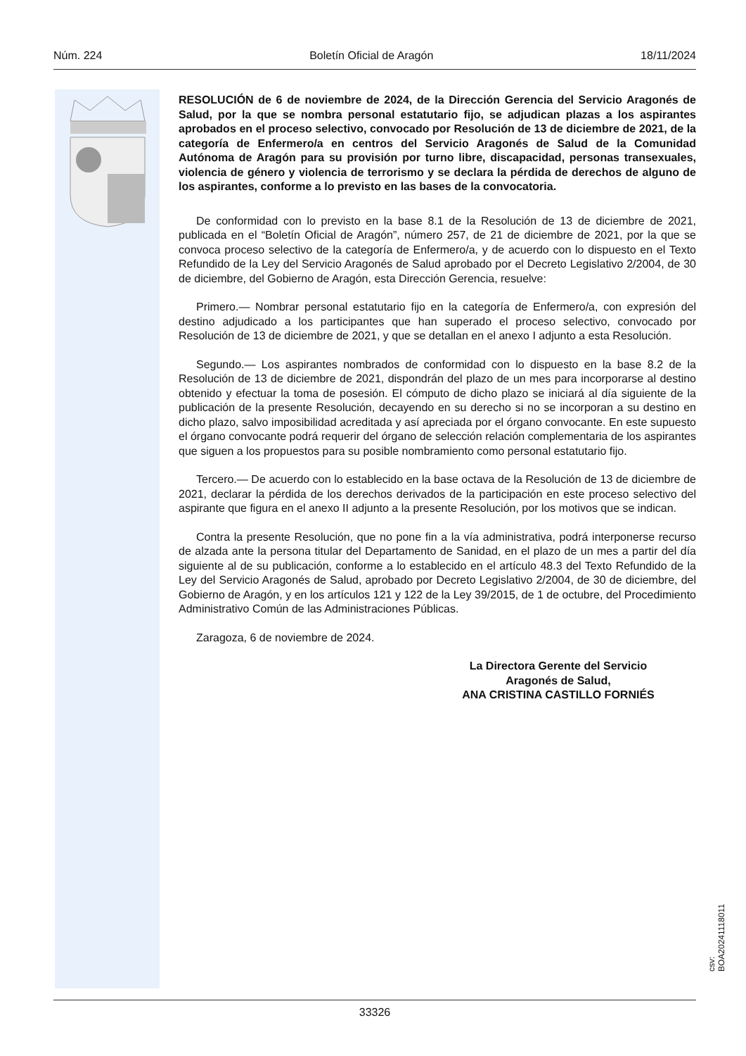Núm. 224 Boletín Oficial de Aragón 18/11/2024
RESOLUCIÓN de 6 de noviembre de 2024, de la Dirección Gerencia del Servicio Aragonés de Salud, por la que se nombra personal estatutario fijo, se adjudican plazas a los aspirantes aprobados en el proceso selectivo, convocado por Resolución de 13 de diciembre de 2021, de la categoría de Enfermero/a en centros del Servicio Aragonés de Salud de la Comunidad Autónoma de Aragón para su provisión por turno libre, discapacidad, personas transexuales, violencia de género y violencia de terrorismo y se declara la pérdida de derechos de alguno de los aspirantes, conforme a lo previsto en las bases de la convocatoria.
De conformidad con lo previsto en la base 8.1 de la Resolución de 13 de diciembre de 2021, publicada en el “Boletín Oficial de Aragón”, número 257, de 21 de diciembre de 2021, por la que se convoca proceso selectivo de la categoría de Enfermero/a, y de acuerdo con lo dispuesto en el Texto Refundido de la Ley del Servicio Aragonés de Salud aprobado por el Decreto Legislativo 2/2004, de 30 de diciembre, del Gobierno de Aragón, esta Dirección Gerencia, resuelve:
Primero.— Nombrar personal estatutario fijo en la categoría de Enfermero/a, con expresión del destino adjudicado a los participantes que han superado el proceso selectivo, convocado por Resolución de 13 de diciembre de 2021, y que se detallan en el anexo I adjunto a esta Resolución.
Segundo.— Los aspirantes nombrados de conformidad con lo dispuesto en la base 8.2 de la Resolución de 13 de diciembre de 2021, dispondrán del plazo de un mes para incorporarse al destino obtenido y efectuar la toma de posesión. El cómputo de dicho plazo se iniciará al día siguiente de la publicación de la presente Resolución, decayendo en su derecho si no se incorporan a su destino en dicho plazo, salvo imposibilidad acreditada y así apreciada por el órgano convocante. En este supuesto el órgano convocante podrá requerir del órgano de selección relación complementaria de los aspirantes que siguen a los propuestos para su posible nombramiento como personal estatutario fijo.
Tercero.— De acuerdo con lo establecido en la base octava de la Resolución de 13 de diciembre de 2021, declarar la pérdida de los derechos derivados de la participación en este proceso selectivo del aspirante que figura en el anexo II adjunto a la presente Resolución, por los motivos que se indican.
Contra la presente Resolución, que no pone fin a la vía administrativa, podrá interponerse recurso de alzada ante la persona titular del Departamento de Sanidad, en el plazo de un mes a partir del día siguiente al de su publicación, conforme a lo establecido en el artículo 48.3 del Texto Refundido de la Ley del Servicio Aragonés de Salud, aprobado por Decreto Legislativo 2/2004, de 30 de diciembre, del Gobierno de Aragón, y en los artículos 121 y 122 de la Ley 39/2015, de 1 de octubre, del Procedimiento Administrativo Común de las Administraciones Públicas.
Zaragoza, 6 de noviembre de 2024.
La Directora Gerente del Servicio
Aragonés de Salud,
ANA CRISTINA CASTILLO FORNIÉS
csv: BOA20241118011
33326